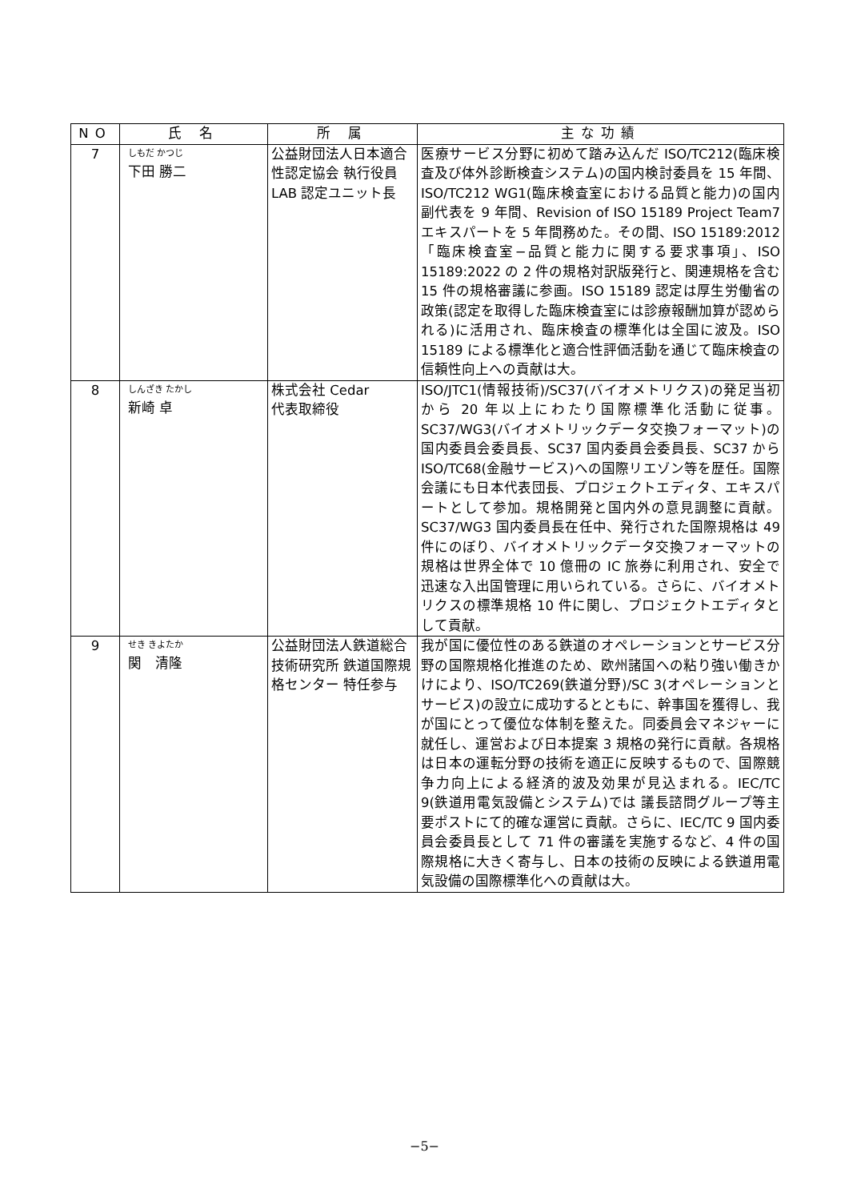| NO | 氏 名 | 所 属 | 主な功績 |
| --- | --- | --- | --- |
| 7 | しもだ かつじ 下田 勝二 | 公益財団法人日本適合性認定協会 執行役員 LAB 認定ユニット長 | 医療サービス分野に初めて踏み込んだ ISO/TC212(臨床検査及び体外診断検査システム)の国内検討委員を 15 年間、ISO/TC212 WG1(臨床検査室における品質と能力)の国内副代表を 9 年間、Revision of ISO 15189 Project Team7 エキスパートを 5 年間務めた。その間、ISO 15189:2012「臨床検査室−品質と能力に関する要求事項」、ISO 15189:2022 の 2 件の規格対訳版発行と、関連規格を含む 15 件の規格審議に参画。ISO 15189 認定は厚生労働省の政策(認定を取得した臨床検査室には診療報酬加算が認められる)に活用され、臨床検査の標準化は全国に波及。ISO 15189 による標準化と適合性評価活動を通じて臨床検査の信頼性向上への貢献は大。 |
| 8 | しんざき たかし 新崎 卓 | 株式会社 Cedar 代表取締役 | ISO/JTC1(情報技術)/SC37(バイオメトリクス)の発足当初から 20 年以上にわたり国際標準化活動に従事。SC37/WG3(バイオメトリックデータ交換フォーマット)の国内委員会委員長、SC37 国内委員会委員長、SC37 から ISO/TC68(金融サービス)への国際リエゾン等を歴任。国際会議にも日本代表団長、プロジェクトエディタ、エキスパートとして参加。規格開発と国内外の意見調整に貢献。SC37/WG3 国内委員長在任中、発行された国際規格は 49 件にのぼり、バイオメトリックデータ交換フォーマットの規格は世界全体で 10 億冊の IC 旅券に利用され、安全で迅速な入出国管理に用いられている。さらに、バイオメトリクスの標準規格 10 件に関し、プロジェクトエディタとして貢献。 |
| 9 | せき きよたか 関 清隆 | 公益財団法人鉄道総合技術研究所 鉄道国際規格センター 特任参与 | 我が国に優位性のある鉄道のオペレーションとサービス分野の国際規格化推進のため、欧州諸国への粘り強い働きかけにより、ISO/TC269(鉄道分野)/SC 3(オペレーションとサービス)の設立に成功するとともに、幹事国を獲得し、我が国にとって優位な体制を整えた。同委員会マネジャーに就任し、運営および日本提案 3 規格の発行に貢献。各規格は日本の運転分野の技術を適正に反映するもので、国際競争力向上による経済的波及効果が見込まれる。IEC/TC 9(鉄道用電気設備とシステム)では 議長諮問グループ等主要ポストにて的確な運営に貢献。さらに、IEC/TC 9 国内委員会委員長として 71 件の審議を実施するなど、4 件の国際規格に大きく寄与し、日本の技術の反映による鉄道用電気設備の国際標準化への貢献は大。 |
−5−